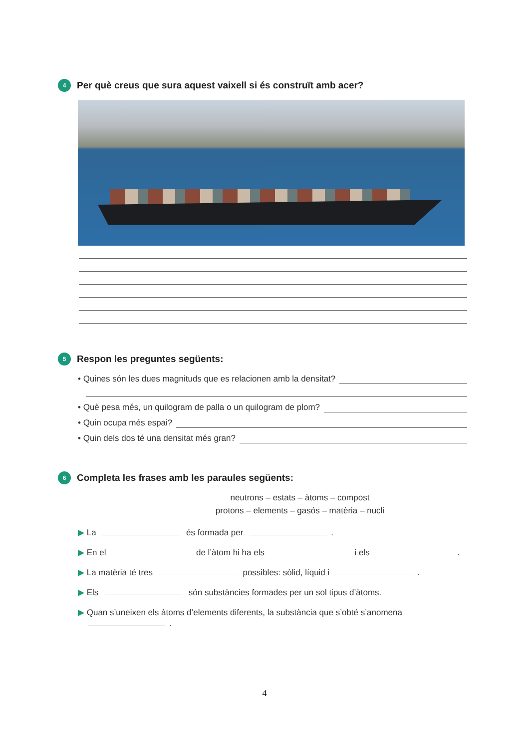4 Per què creus que sura aquest vaixell si és construït amb acer?
5 Respon les preguntes següents:
• Quines són les dues magnituds que es relacionen amb la densitat?
• Què pesa més, un quilogram de palla o un quilogram de plom?
• Quin ocupa més espai?
• Quin dels dos té una densitat més gran?
6 Completa les frases amb les paraules següents:
neutrons – estats – àtoms – compost
protons – elements – gasós – matèria – nucli
▶ La és formada per .
▶ En el de l’àtom hi ha els i els .
▶ La matèria té tres possibles: sòlid, líquid i .
▶ Els són substàncies formades per un sol tipus d’àtoms.
▶ Quan s’uneixen els àtoms d’elements diferents, la substància que s’obté s’anomena
.
4